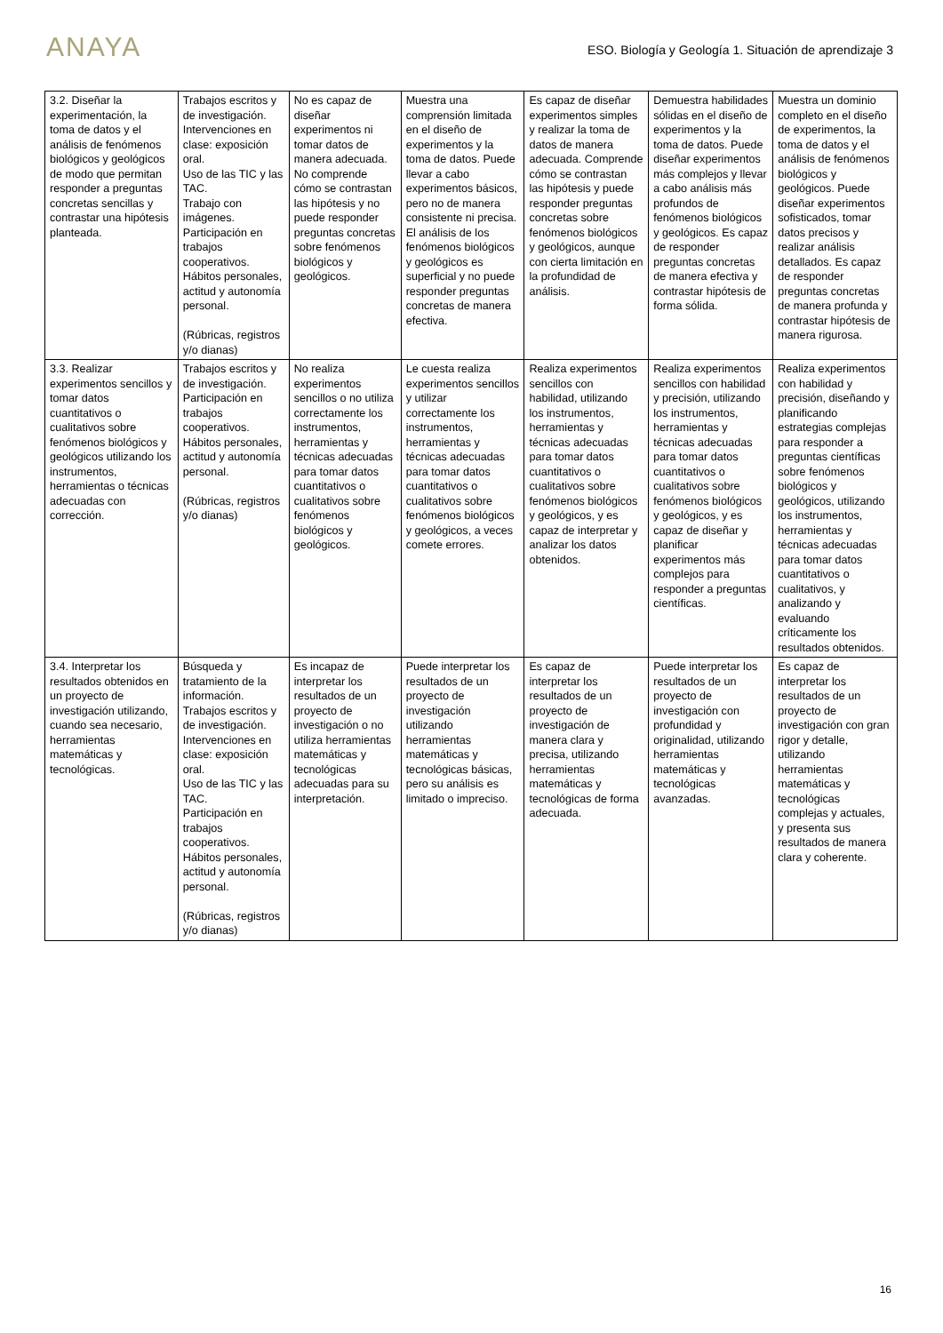ANAYA
ESO. Biología y Geología 1. Situación de aprendizaje 3
| 3.2. Diseñar la experimentación, la toma de datos y el análisis de fenómenos biológicos y geológicos de modo que permitan responder a preguntas concretas sencillas y contrastar una hipótesis planteada. | Trabajos escritos y de investigación. Intervenciones en clase: exposición oral. Uso de las TIC y las TAC. Trabajo con imágenes. Participación en trabajos cooperativos. Hábitos personales, actitud y autonomía personal. (Rúbricas, registros y/o dianas) | No es capaz de diseñar experimentos ni tomar datos de manera adecuada. No comprende cómo se contrastan las hipótesis y no puede responder preguntas concretas sobre fenómenos biológicos y geológicos. | Muestra una comprensión limitada en el diseño de experimentos y la toma de datos. Puede llevar a cabo experimentos básicos, pero no de manera consistente ni precisa. El análisis de los fenómenos biológicos y geológicos es superficial y no puede responder preguntas concretas de manera efectiva. | Es capaz de diseñar experimentos simples y realizar la toma de datos de manera adecuada. Comprende cómo se contrastan las hipótesis y puede responder preguntas concretas sobre fenómenos biológicos y geológicos, aunque con cierta limitación en la profundidad de análisis. | Demuestra habilidades sólidas en el diseño de experimentos y la toma de datos. Puede diseñar experimentos más complejos y llevar a cabo análisis más profundos de fenómenos biológicos y geológicos. Es capaz de responder preguntas concretas de manera efectiva y contrastar hipótesis de forma sólida. | Muestra un dominio completo en el diseño de experimentos, la toma de datos y el análisis de fenómenos biológicos y geológicos. Puede diseñar experimentos sofisticados, tomar datos precisos y realizar análisis detallados. Es capaz de responder preguntas concretas de manera profunda y contrastar hipótesis de manera rigurosa. |
| 3.3. Realizar experimentos sencillos y tomar datos cuantitativos o cualitativos sobre fenómenos biológicos y geológicos utilizando los instrumentos, herramientas o técnicas adecuadas con corrección. | Trabajos escritos y de investigación. Participación en trabajos cooperativos. Hábitos personales, actitud y autonomía personal. (Rúbricas, registros y/o dianas) | No realiza experimentos sencillos o no utiliza correctamente los instrumentos, herramientas y técnicas adecuadas para tomar datos cuantitativos o cualitativos sobre fenómenos biológicos y geológicos. | Le cuesta realiza experimentos sencillos y utilizar correctamente los instrumentos, herramientas y técnicas adecuadas para tomar datos cuantitativos o cualitativos sobre fenómenos biológicos y geológicos, a veces comete errores. | Realiza experimentos sencillos con habilidad, utilizando los instrumentos, herramientas y técnicas adecuadas para tomar datos cuantitativos o cualitativos sobre fenómenos biológicos y geológicos, y es capaz de interpretar y analizar los datos obtenidos. | Realiza experimentos sencillos con habilidad y precisión, utilizando los instrumentos, herramientas y técnicas adecuadas para tomar datos cuantitativos o cualitativos sobre fenómenos biológicos y geológicos, y es capaz de diseñar y planificar experimentos más complejos para responder a preguntas científicas. | Realiza experimentos con habilidad y precisión, diseñando y planificando estrategias complejas para responder a preguntas científicas sobre fenómenos biológicos y geológicos, utilizando los instrumentos, herramientas y técnicas adecuadas para tomar datos cuantitativos o cualitativos, y analizando y evaluando críticamente los resultados obtenidos. |
| 3.4. Interpretar los resultados obtenidos en un proyecto de investigación utilizando, cuando sea necesario, herramientas matemáticas y tecnológicas. | Búsqueda y tratamiento de la información. Trabajos escritos y de investigación. Intervenciones en clase: exposición oral. Uso de las TIC y las TAC. Participación en trabajos cooperativos. Hábitos personales, actitud y autonomía personal. (Rúbricas, registros y/o dianas) | Es incapaz de interpretar los resultados de un proyecto de investigación o no utiliza herramientas matemáticas y tecnológicas adecuadas para su interpretación. | Puede interpretar los resultados de un proyecto de investigación utilizando herramientas matemáticas y tecnológicas básicas, pero su análisis es limitado o impreciso. | Es capaz de interpretar los resultados de un proyecto de investigación de manera clara y precisa, utilizando herramientas matemáticas y tecnológicas de forma adecuada. | Puede interpretar los resultados de un proyecto de investigación con profundidad y originalidad, utilizando herramientas matemáticas y tecnológicas avanzadas. | Es capaz de interpretar los resultados de un proyecto de investigación con gran rigor y detalle, utilizando herramientas matemáticas y tecnológicas complejas y actuales, y presenta sus resultados de manera clara y coherente. |
16